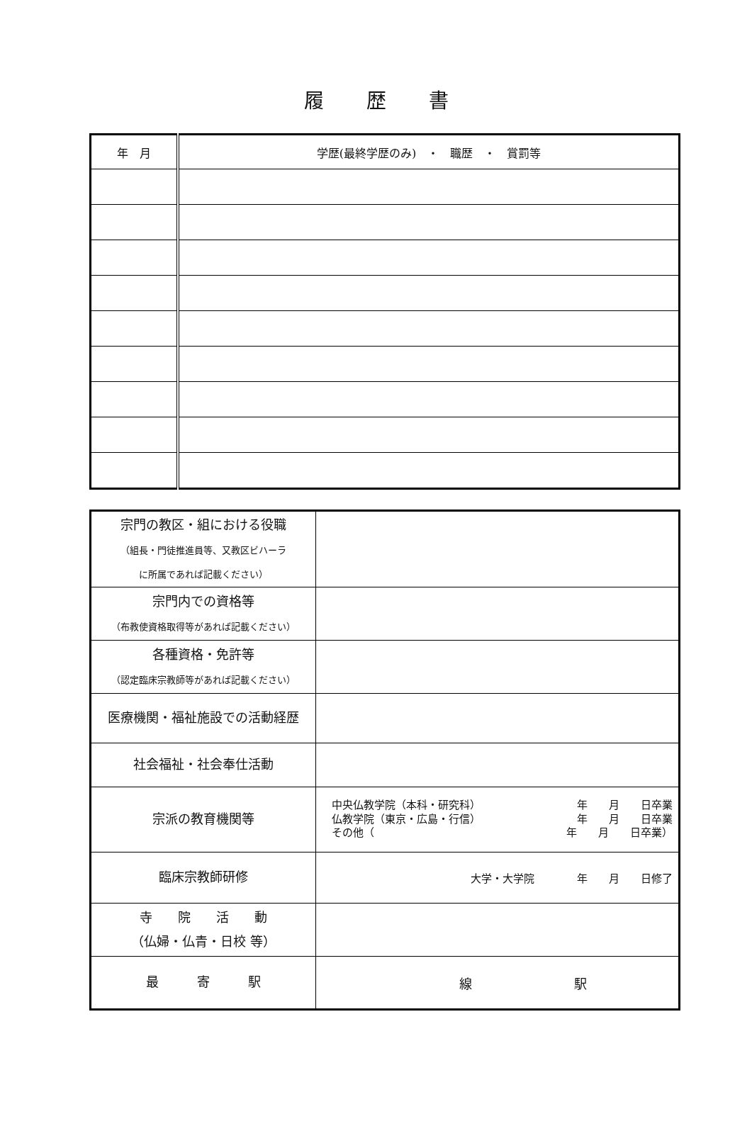履歴書
| 年 月 | 学歴(最終学歴のみ) ・ 職歴 ・ 賞罰等 |
| --- | --- |
| 宗門の教区・組における役職 （組長・門徒推進員等、又教区ビハーラ に所属であれば記載ください） | |
| 宗門内での資格等 （布教使資格取得等があれば記載ください） | |
| 各種資格・免許等 （認定臨床宗教師等があれば記載ください） | |
| 医療機関・福祉施設での活動経歴 | |
| 社会福祉・社会奉仕活動 | |
| 宗派の教育機関等 | 中央仏教学院（本科・研究科） 年 月 日卒業 仏教学院（東京・広島・行信） 年 月 日卒業 その他（ 年 月 日卒業） |
| 臨床宗教師研修 | 大学・大学院 年 月 日修了 |
| 寺 院 活 動 （仏婦・仏青・日校 等） | |
| 最 寄 駅 | 線 駅 |